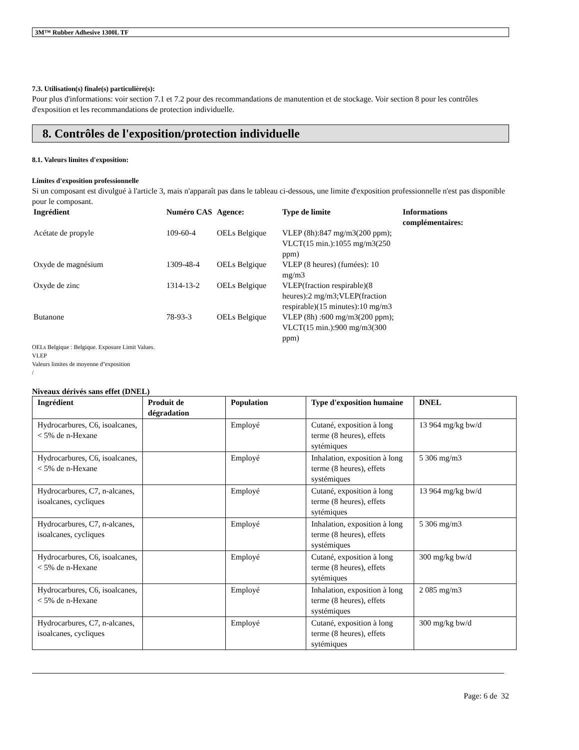3M™ Rubber Adhesive 1300L TF
7.3. Utilisation(s) finale(s) particulière(s):
Pour plus d'informations: voir section 7.1 et 7.2 pour des recommandations de manutention et de stockage. Voir section 8 pour les contrôles d'exposition et les recommandations de protection individuelle.
8. Contrôles de l'exposition/protection individuelle
8.1. Valeurs limites d'exposition:
Limites d'exposition professionnelle
Si un composant est divulgué à l'article 3, mais n'apparaît pas dans le tableau ci-dessous, une limite d'exposition professionnelle n'est pas disponible pour le composant.
| Ingrédient | Numéro CAS | Agence: | Type de limite | Informations complémentaires: |
| --- | --- | --- | --- | --- |
| Acétate de propyle | 109-60-4 | OELs Belgique | VLEP (8h):847 mg/m3(200 ppm); VLCT(15 min.):1055 mg/m3(250 ppm) | |
| Oxyde de magnésium | 1309-48-4 | OELs Belgique | VLEP (8 heures) (fumées): 10 mg/m3 | |
| Oxyde de zinc | 1314-13-2 | OELs Belgique | VLEP(fraction respirable)(8 heures):2 mg/m3;VLEP(fraction respirable)(15 minutes):10 mg/m3 | |
| Butanone | 78-93-3 | OELs Belgique | VLEP (8h) :600 mg/m3(200 ppm); VLCT(15 min.):900 mg/m3(300 ppm) | |
OELs Belgique : Belgique. Exposure Limit Values.
VLEP
Valeurs limites de moyenne d''exposition
/
Niveaux dérivés sans effet (DNEL)
| Ingrédient | Produit de dégradation | Population | Type d'exposition humaine | DNEL |
| --- | --- | --- | --- | --- |
| Hydrocarbures, C6, isoalcanes, < 5% de n-Hexane | | Employé | Cutané, exposition à long terme (8 heures), effets sytémiques | 13 964 mg/kg bw/d |
| Hydrocarbures, C6, isoalcanes, < 5% de n-Hexane | | Employé | Inhalation, exposition à long terme (8 heures), effets systémiques | 5 306 mg/m3 |
| Hydrocarbures, C7, n-alcanes, isoalcanes, cycliques | | Employé | Cutané, exposition à long terme (8 heures), effets sytémiques | 13 964 mg/kg bw/d |
| Hydrocarbures, C7, n-alcanes, isoalcanes, cycliques | | Employé | Inhalation, exposition à long terme (8 heures), effets systémiques | 5 306 mg/m3 |
| Hydrocarbures, C6, isoalcanes, < 5% de n-Hexane | | Employé | Cutané, exposition à long terme (8 heures), effets sytémiques | 300 mg/kg bw/d |
| Hydrocarbures, C6, isoalcanes, < 5% de n-Hexane | | Employé | Inhalation, exposition à long terme (8 heures), effets systémiques | 2 085 mg/m3 |
| Hydrocarbures, C7, n-alcanes, isoalcanes, cycliques | | Employé | Cutané, exposition à long terme (8 heures), effets sytémiques | 300 mg/kg bw/d |
Page: 6 de 32